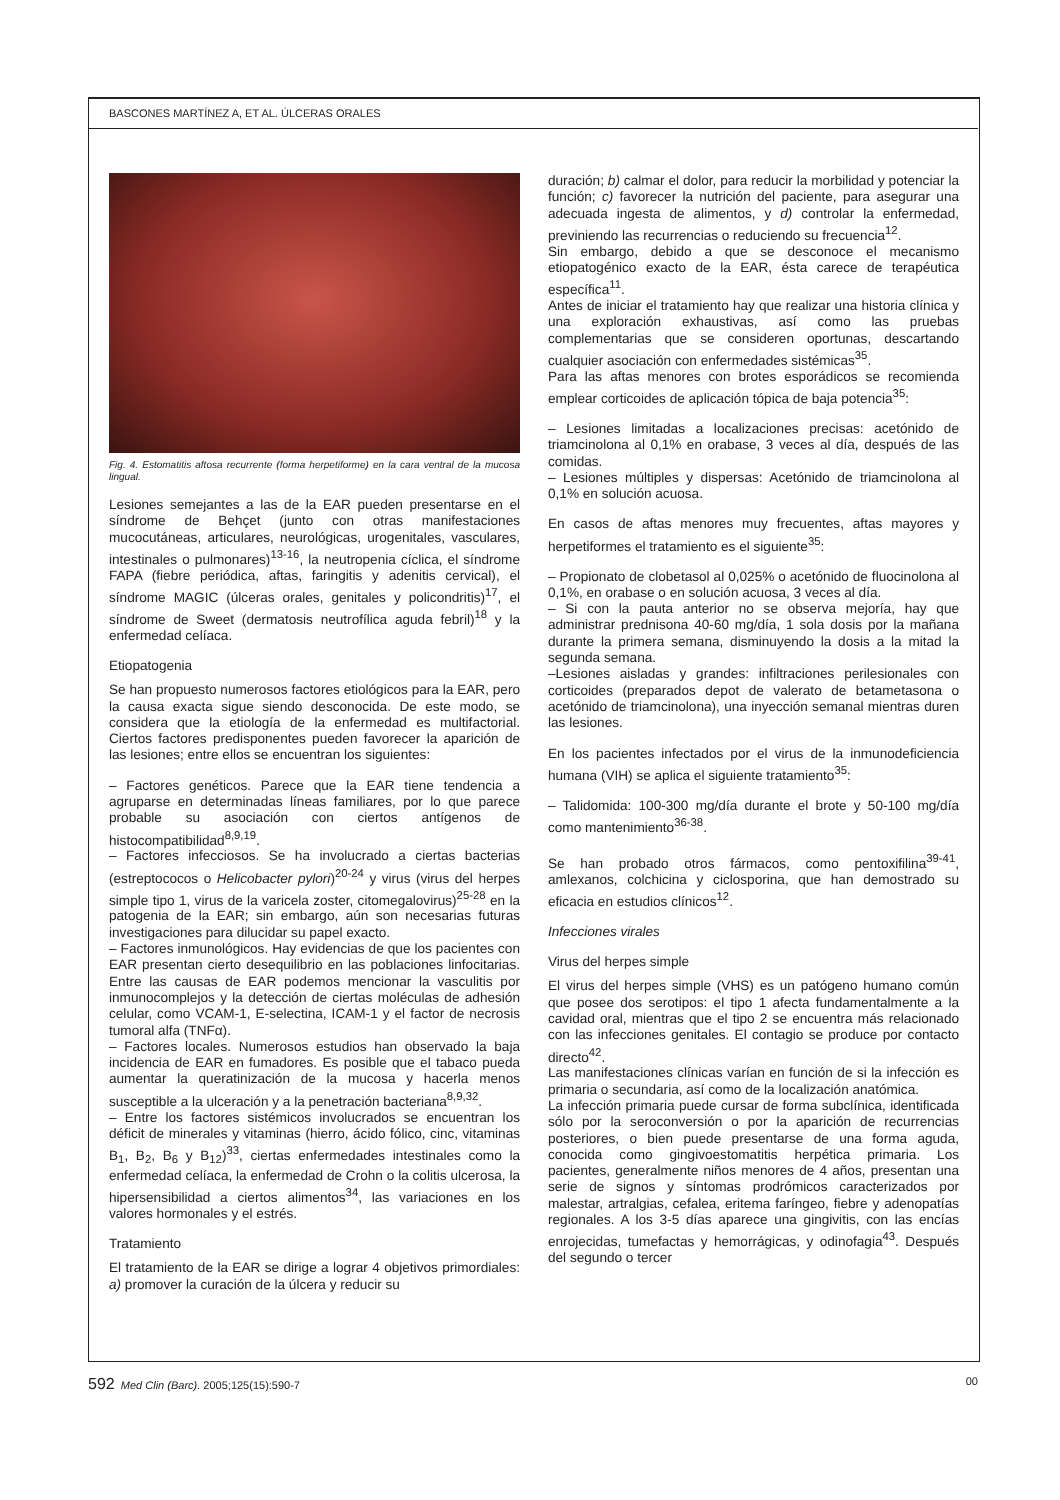BASCONES MARTÍNEZ A, ET AL. ÚLCERAS ORALES
Fig. 4. Estomatitis aftosa recurrente (forma herpetiforme) en la cara ventral de la mucosa lingual.
Lesiones semejantes a las de la EAR pueden presentarse en el síndrome de Behçet (junto con otras manifestaciones mucocutáneas, articulares, neurológicas, urogenitales, vasculares, intestinales o pulmonares)<sup>13-16</sup>, la neutropenia cíclica, el síndrome FAPA (fiebre periódica, aftas, faringitis y adenitis cervical), el síndrome MAGIC (úlceras orales, genitales y policondritis)<sup>17</sup>, el síndrome de Sweet (dermatosis neutrofílica aguda febril)<sup>18</sup> y la enfermedad celíaca.
Etiopatogenia
Se han propuesto numerosos factores etiológicos para la EAR, pero la causa exacta sigue siendo desconocida. De este modo, se considera que la etiología de la enfermedad es multifactorial. Ciertos factores predisponentes pueden favorecer la aparición de las lesiones; entre ellos se encuentran los siguientes:
– Factores genéticos. Parece que la EAR tiene tendencia a agruparse en determinadas líneas familiares, por lo que parece probable su asociación con ciertos antígenos de histocompatibilidad<sup>8,9,19</sup>.
– Factores infecciosos. Se ha involucrado a ciertas bacterias (estreptococos o Helicobacter pylori)<sup>20-24</sup> y virus (virus del herpes simple tipo 1, virus de la varicela zoster, citomegalovirus)<sup>25-28</sup> en la patogenia de la EAR; sin embargo, aún son necesarias futuras investigaciones para dilucidar su papel exacto.
– Factores inmunológicos. Hay evidencias de que los pacientes con EAR presentan cierto desequilibrio en las poblaciones linfocitarias. Entre las causas de EAR podemos mencionar la vasculitis por inmunocomplejos y la detección de ciertas moléculas de adhesión celular, como VCAM-1, E-selectina, ICAM-1 y el factor de necrosis tumoral alfa (TNFα).
– Factores locales. Numerosos estudios han observado la baja incidencia de EAR en fumadores. Es posible que el tabaco pueda aumentar la queratinización de la mucosa y hacerla menos susceptible a la ulceración y a la penetración bacteriana<sup>8,9,32</sup>.
– Entre los factores sistémicos involucrados se encuentran los déficit de minerales y vitaminas (hierro, ácido fólico, cinc, vitaminas B<sub>1</sub>, B<sub>2</sub>, B<sub>6</sub> y B<sub>12</sub>)<sup>33</sup>, ciertas enfermedades intestinales como la enfermedad celíaca, la enfermedad de Crohn o la colitis ulcerosa, la hipersensibilidad a ciertos alimentos<sup>34</sup>, las variaciones en los valores hormonales y el estrés.
Tratamiento
El tratamiento de la EAR se dirige a lograr 4 objetivos primordiales: a) promover la curación de la úlcera y reducir su
duración; b) calmar el dolor, para reducir la morbilidad y potenciar la función; c) favorecer la nutrición del paciente, para asegurar una adecuada ingesta de alimentos, y d) controlar la enfermedad, previniendo las recurrencias o reduciendo su frecuencia<sup>12</sup>.
Sin embargo, debido a que se desconoce el mecanismo etiopatogénico exacto de la EAR, ésta carece de terapéutica específica<sup>11</sup>.
Antes de iniciar el tratamiento hay que realizar una historia clínica y una exploración exhaustivas, así como las pruebas complementarias que se consideren oportunas, descartando cualquier asociación con enfermedades sistémicas<sup>35</sup>.
Para las aftas menores con brotes esporádicos se recomienda emplear corticoides de aplicación tópica de baja potencia<sup>35</sup>:
– Lesiones limitadas a localizaciones precisas: acetónido de triamcinolona al 0,1% en orabase, 3 veces al día, después de las comidas.
– Lesiones múltiples y dispersas: Acetónido de triamcinolona al 0,1% en solución acuosa.
En casos de aftas menores muy frecuentes, aftas mayores y herpetiformes el tratamiento es el siguiente<sup>35</sup>:
– Propionato de clobetasol al 0,025% o acetónido de fluocinolona al 0,1%, en orabase o en solución acuosa, 3 veces al día.
– Si con la pauta anterior no se observa mejoría, hay que administrar prednisona 40-60 mg/día, 1 sola dosis por la mañana durante la primera semana, disminuyendo la dosis a la mitad la segunda semana.
–Lesiones aisladas y grandes: infiltraciones perilesionales con corticoides (preparados depot de valerato de betametasona o acetónido de triamcinolona), una inyección semanal mientras duren las lesiones.
En los pacientes infectados por el virus de la inmunodeficiencia humana (VIH) se aplica el siguiente tratamiento<sup>35</sup>:
– Talidomida: 100-300 mg/día durante el brote y 50-100 mg/día como mantenimiento<sup>36-38</sup>.
Se han probado otros fármacos, como pentoxifilina<sup>39-41</sup>, amlexanos, colchicina y ciclosporina, que han demostrado su eficacia en estudios clínicos<sup>12</sup>.
Infecciones virales
Virus del herpes simple
El virus del herpes simple (VHS) es un patógeno humano común que posee dos serotipos: el tipo 1 afecta fundamentalmente a la cavidad oral, mientras que el tipo 2 se encuentra más relacionado con las infecciones genitales. El contagio se produce por contacto directo<sup>42</sup>.
Las manifestaciones clínicas varían en función de si la infección es primaria o secundaria, así como de la localización anatómica.
La infección primaria puede cursar de forma subclínica, identificada sólo por la seroconversión o por la aparición de recurrencias posteriores, o bien puede presentarse de una forma aguda, conocida como gingivoestomatitis herpética primaria. Los pacientes, generalmente niños menores de 4 años, presentan una serie de signos y síntomas prodrómicos caracterizados por malestar, artralgias, cefalea, eritema faríngeo, fiebre y adenopatías regionales. A los 3-5 días aparece una gingivitis, con las encías enrojecidas, tumefactas y hemorrágicas, y odinofagia<sup>43</sup>. Después del segundo o tercer
592 Med Clin (Barc). 2005;125(15):590-7 00